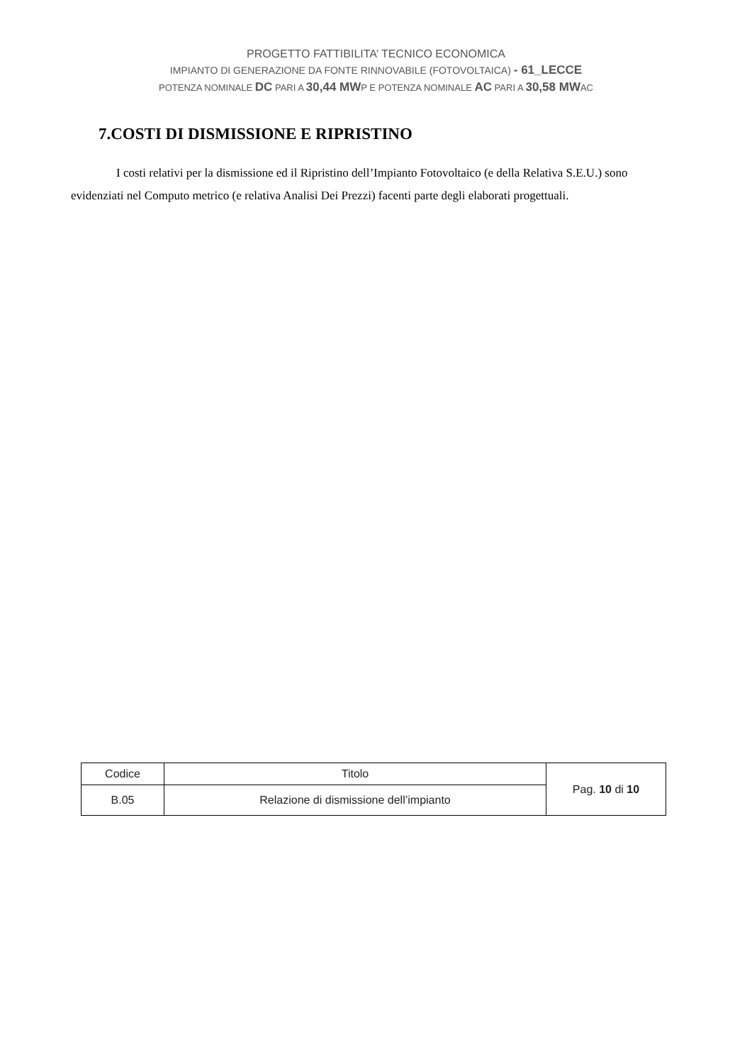PROGETTO FATTIBILITA’ TECNICO ECONOMICA
IMPIANTO DI GENERAZIONE DA FONTE RINNOVABILE (FOTOVOLTAICA) - 61_LECCE
POTENZA NOMINALE DC PARI A 30,44 MWP E POTENZA NOMINALE AC PARI A 30,58 MWAC
7.COSTI DI DISMISSIONE E RIPRISTINO
I costi relativi per la dismissione ed il Ripristino dell’Impianto Fotovoltaico (e della Relativa S.E.U.) sono evidenziati nel Computo metrico (e relativa Analisi Dei Prezzi) facenti parte degli elaborati progettuali.
| Codice | Titolo | Pag. 10 di 10 |
| B.05 | Relazione di dismissione dell’impianto | |